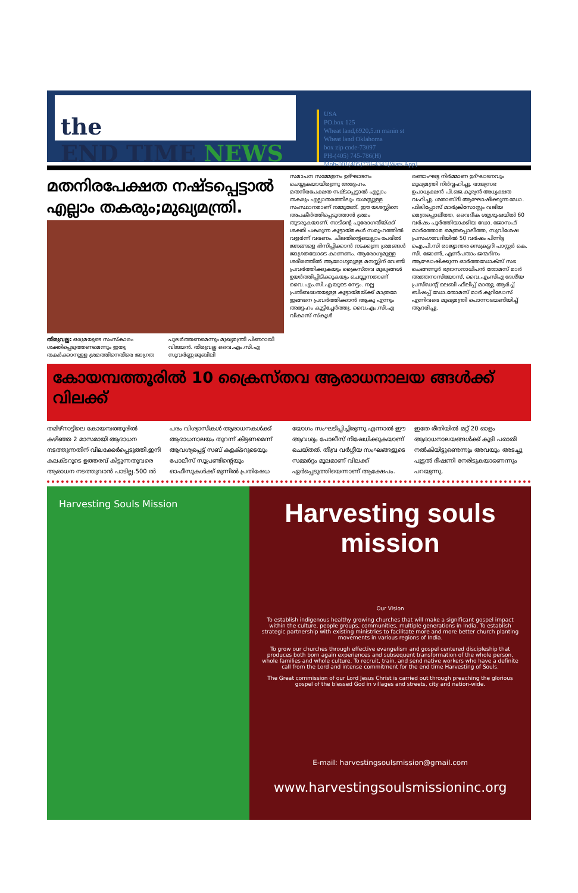the
END TIME NEWS
USA
PO.box 125
Wheat land,6920,5.m manin st
Wheat land Oklahoma
box zip code-73097
PH-(405) 745-786(H)
Mob-001(405)778-4341(Wats App)
മതനിരപേക്ഷത നഷ്ടപ്പെട്ടാൽ എല്ലാം തകരും;മുഖ്യമന്ത്രി.
തിരുവല്ല: ഒരുമയുടെ സംസ്കാരം ശക്തിപ്പെടുത്തണമെന്നും ഇതു തകർക്കാനുള്ള ശ്രമത്തിനെതിരെ ജാഗ്രത പുലർത്തണമെന്നും മുഖ്യമന്ത്രി പിണറായി വിജയൻ. തിരുവല്ല വൈ.എം.സി.എ സുവർണ്ണ ജൂബിലി
സമാപന സമ്മേളനം ഉദ്ഘാടനം ചെയ്യുകയായിരുന്നു അദ്ദേഹം. മതനിരപേക്ഷത നഷ്ടപ്പെട്ടാൽ എല്ലാം തകരും എല്ലാതരത്തിലും യശസ്സുള്ള സംസ്ഥാനമാണ് നമ്മുടേത്. ഈ യശസ്സിനെ അപകീർത്തിപ്പെടുത്താൻ ശ്രമം തുടരുകയാണ്. നാടിന്റെ പുരോഗതിയ്ക്ക് ശക്തി പകരുന്ന കൂട്ടായ്മകൾ സമൂഹത്തിൽ വളർന്ന് വരണം. ചിലതിന്റെയെല്ലാം പേരിൽ ജനങ്ങളെ ഭിന്നിപ്പിക്കാൻ നടക്കുന്ന ശ്രമങ്ങൾ ജാഗ്രതയോടെ കാണണം. ആരോഗ്യമുള്ള ശരീരത്തിൽ ആരോഗ്യമുള്ള മനസ്സിന് വേണ്ടി പ്രവർത്തിക്കുകയും ക്രൈസ്തവ മൂല്യങ്ങൾ ഉയർത്തിപ്പിടിക്കുകയും ചെയ്യുന്നതാണ് വൈ.എം.സി.എ യുടെ നേട്ടം. നല്ല പ്രതിബദ്ധതയുള്ള കൂട്ടായ്മയ്ക്ക് മാത്രമേ ഇങ്ങനെ പ്രവർത്തിക്കാൻ ആകൂ എന്നും അദ്ദേഹം കൂട്ടിച്ചേർത്തു. വൈ.എം.സി.എ വികാസ് സ്കൂൾ
രണ്ടാംഘട്ട നിർമ്മാണ ഉദ്ഘാടനവും മുഖ്യമന്ത്രി നിർവ്വഹിച്ചു. രാജ്യസഭ ഉപാധ്യക്ഷൻ പി.ജെ.കുര്യൻ അധ്യക്ഷത വഹിച്ചു. ശതാബ്ദി ആഘോഷിക്കുന്ന ഡോ. ഫിലിപ്പോസ് മാർക്രിസോസ്റ്റം വലിയ മെത്രപ്പൊലീത്ത, വൈദീക ശുശ്രൂഷയിൽ 60 വർഷം പൂർത്തിയാക്കിയ ഡോ. ജോസഫ് മാർത്തോമ മെത്രപ്പൊലീത്ത, സുവിശേഷ പ്രസംഗവേദിയിൽ 50 വർഷം പിന്നിട്ട ഐ.പി.സി രാജ്യാന്തര സെക്രട്ടറി പാസ്റ്റർ കെ. സി. ജോൺ, എൺപതാം ജന്മദിനം ആഘോഷിക്കുന്ന ഓർത്തഡോക്സ് സഭ ചെങ്ങന്നൂർ ഭദ്രാസനാധിപൻ തോമസ് മാർ അത്തനാസിയോസ്, വൈ.എംസിഎ ദേശീയ പ്രസിഡന്റ് ലെബി ഫിലിപ്പ് മാത്യു, ആർച്ച് ബിഷപ്പ് ഡോ.തോമസ് മാർ കൂറിലോസ് എന്നിവരെ മുഖ്യമന്ത്രി പൊന്നാടയണിയിച്ച് ആദരിച്ചു.
കോയമ്പത്തൂരിൽ 10 ക്രൈസ്തവ ആരാധനാലയ ങ്ങൾക്ക് വിലക്ക്
തമിഴ്നാട്ടിലെ കോയമ്പത്തൂരിൽ കഴിഞ്ഞ 2 മാസമായി ആരാധന നടത്തുന്നതിന് വിലക്കേർപ്പെടുത്തി.ഇനി കലക്ടറുടെ ഉത്തരവ് കിട്ടുന്നതുവരെ ആരാധന നടത്തുവാൻ പാടില്ല.500 ൽ പരം വിശ്വാസികൾ ആരാധനകൾക്ക് ആരാധനാലയം തുറന്ന് കിട്ടണമെന്ന് ആവശ്യപ്പെട്ട് സബ് കളക്ടറുടെയും പോലീസ് സൂപ്രണ്ടിന്റെയും ഓഫീസുകൾക്ക് മുന്നിൽ പ്രതിഷേധ യോഗം സംഘടിപ്പിച്ചിരുന്നു.എന്നാൽ ഈ ആവശ്യം പോലീസ് നിഷേധിക്കുകയാണ് ചെയ്തത്. തീവ്ര വർഗ്ഗീയ സംഘങ്ങളുടെ സമ്മർദ്ദം മൂലമാണ് വിലക്ക് ഏർപ്പെടുത്തിയെന്നാണ് ആക്ഷേപം. ഇതേ രീതിയിൽ മറ്റ് 20 ഓളം ആരാധനാലയങ്ങൾക്ക് കൂടി പരാതി നൽകിയിട്ടുണ്ടെന്നും അവയും അടച്ചു പൂട്ടൽ ഭീഷണി നേരിടുകയാണെന്നും പറയുന്നു.
Harvesting Souls Mission
Harvesting souls mission
Our Vision
To establish indigenous healthy growing churches that will make a significant gospel impact within the culture, people groups, communities, multiple generations in India. To establish strategic partnership with existing ministries to facilitate more and more better church planting movements in various regions of India.
To grow our churches through effective evangelism and gospel centered discipleship that produces both born again experiences and subsequent transformation of the whole person, whole families and whole culture. To recruit, train, and send native workers who have a definite call from the Lord and intense commitment for the end time Harvesting of Souls.
The Great commission of our Lord Jesus Christ is carried out through preaching the glorious gospel of the blessed God in villages and streets, city and nation-wide.
E-mail: harvestingsoulsmission@gmail.com
www.harvestingsoulsmissioninc.org